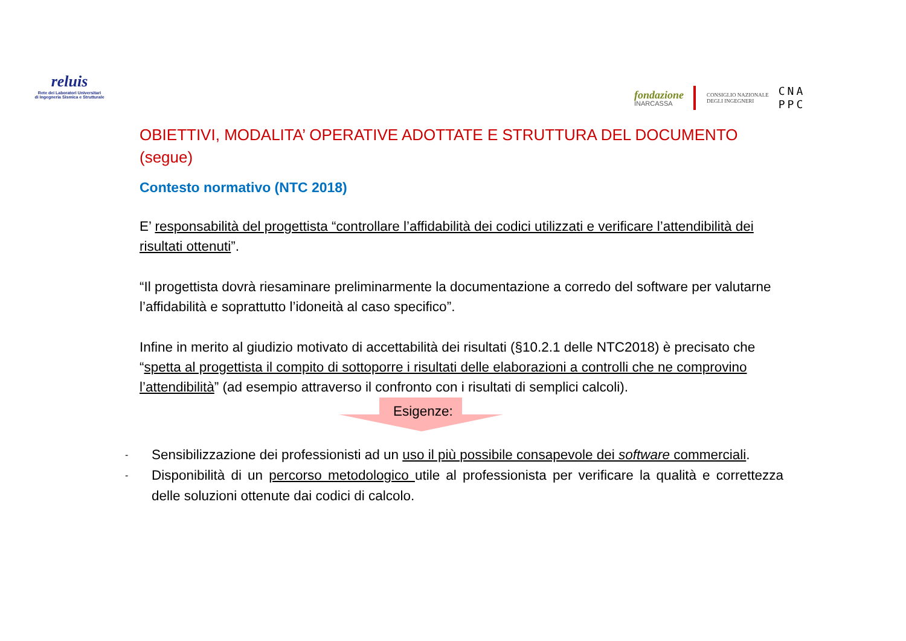reluis
Rete dei Laboratori Universitari
di Ingegneria Sismica e Strutturale
fondazione
INARCASSA
CONSIGLIO NAZIONALE
DEGLI INGEGNERI
CNA
PPC
OBIETTIVI, MODALITA’ OPERATIVE ADOTTATE E STRUTTURA DEL DOCUMENTO (segue)
Contesto normativo (NTC 2018)
E’ responsabilità del progettista “controllare l’affidabilità dei codici utilizzati e verificare l’attendibilità dei risultati ottenuti”.
“Il progettista dovrà riesaminare preliminarmente la documentazione a corredo del software per valutarne l’affidabilità e soprattutto l’idoneità al caso specifico”.
Infine in merito al giudizio motivato di accettabilità dei risultati (§10.2.1 delle NTC2018) è precisato che “spetta al progettista il compito di sottoporre i risultati delle elaborazioni a controlli che ne comprovino l’attendibilità” (ad esempio attraverso il confronto con i risultati di semplici calcoli).
Esigenze:
- Sensibilizzazione dei professionisti ad un uso il più possibile consapevole dei software commerciali.
- Disponibilità di un percorso metodologico utile al professionista per verificare la qualità e correttezza delle soluzioni ottenute dai codici di calcolo.